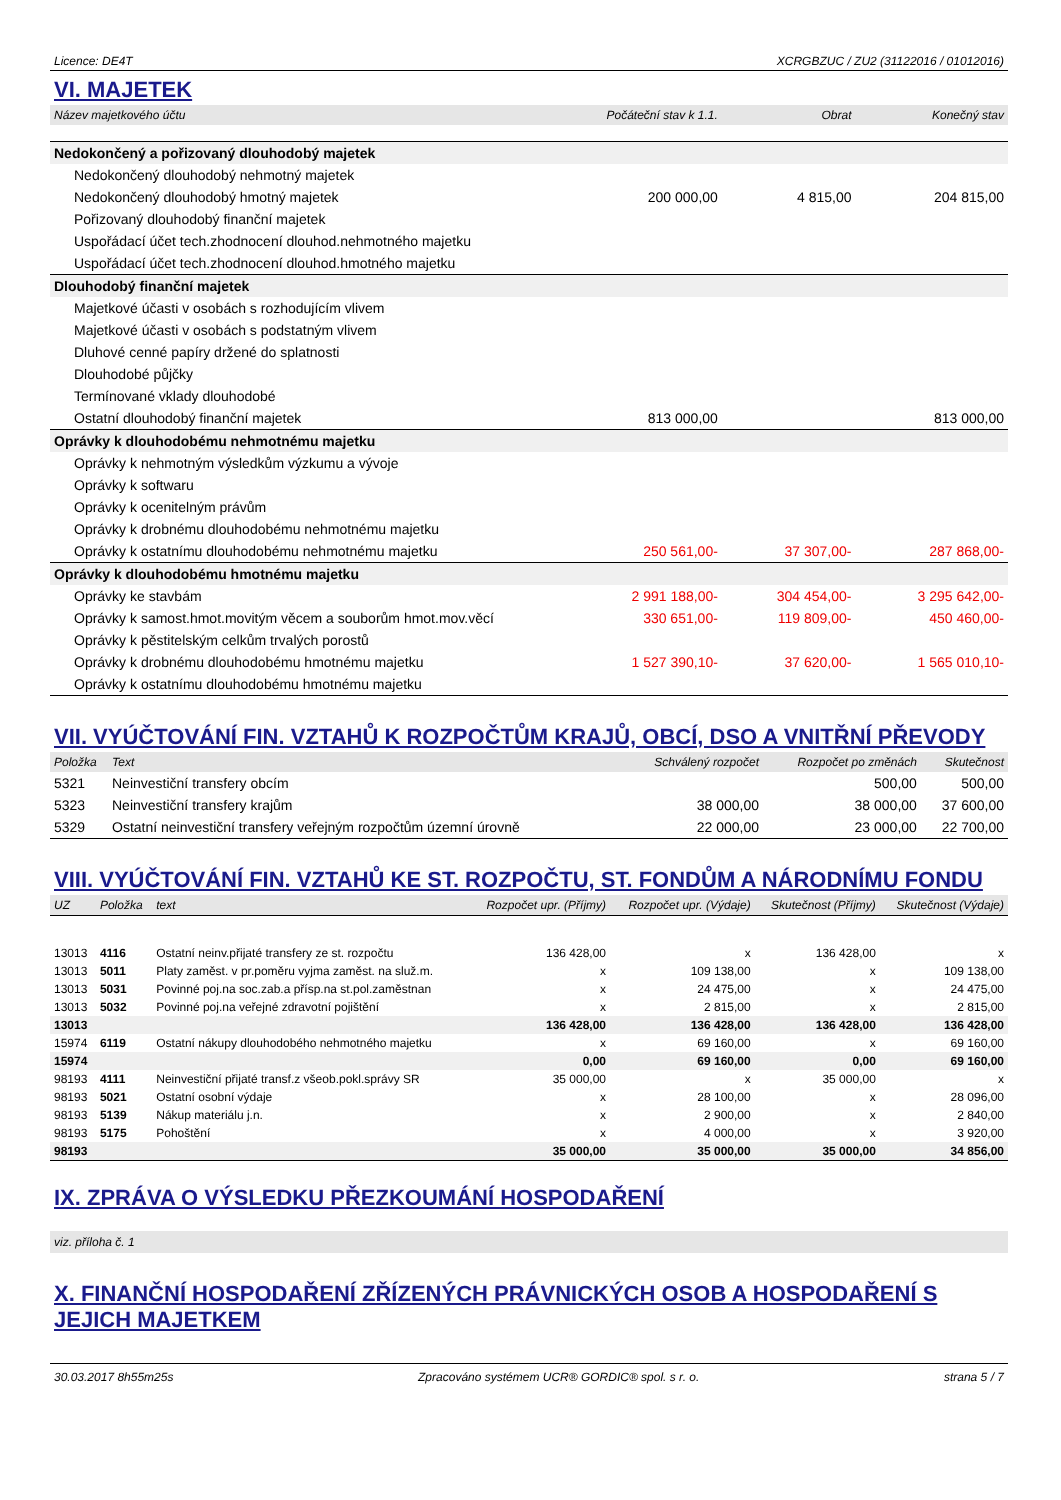Licence: DE4T XCRGBZUC / ZU2 (31122016 / 01012016)
VI. MAJETEK
| Název majetkového účtu | Počáteční stav k 1.1. | Obrat | Konečný stav |
| --- | --- | --- | --- |
| Nedokončený a pořizovaný dlouhodobý majetek | | | |
| Nedokončený dlouhodobý nehmotný majetek | | | |
| Nedokončený dlouhodobý hmotný majetek | 200 000,00 | 4 815,00 | 204 815,00 |
| Pořizovaný dlouhodobý finanční majetek | | | |
| Uspořádací účet tech.zhodnocení dlouhod.nehmotného majetku | | | |
| Uspořádací účet tech.zhodnocení dlouhod.hmotného majetku | | | |
| Dlouhodobý finanční majetek | | | |
| Majetkové účasti v osobách s rozhodujícím vlivem | | | |
| Majetkové účasti v osobách s podstatným vlivem | | | |
| Dluhové cenné papíry držené do splatnosti | | | |
| Dlouhodobé půjčky | | | |
| Termínované vklady dlouhodobé | | | |
| Ostatní dlouhodobý finanční majetek | 813 000,00 | | 813 000,00 |
| Oprávky k dlouhodobému nehmotnému majetku | | | |
| Oprávky k nehmotným výsledkům výzkumu a vývoje | | | |
| Oprávky k softwaru | | | |
| Oprávky k ocenitelným právům | | | |
| Oprávky k drobnému dlouhodobému nehmotnému majetku | | | |
| Oprávky k ostatnímu dlouhodobému nehmotnému majetku | 250 561,00- | 37 307,00- | 287 868,00- |
| Oprávky k dlouhodobému hmotnému majetku | | | |
| Oprávky ke stavbám | 2 991 188,00- | 304 454,00- | 3 295 642,00- |
| Oprávky k samost.hmot.movitým věcem a souborům hmot.mov.věcí | 330 651,00- | 119 809,00- | 450 460,00- |
| Oprávky k pěstitelským celkům trvalých porostů | | | |
| Oprávky k drobnému dlouhodobému hmotnému majetku | 1 527 390,10- | 37 620,00- | 1 565 010,10- |
| Oprávky k ostatnímu dlouhodobému hmotnému majetku | | | |
VII. VYÚČTOVÁNÍ FIN. VZTAHŮ K ROZPOČTŮM KRAJŮ, OBCÍ, DSO A VNITŘNÍ PŘEVODY
| Položka | Text | Schválený rozpočet | Rozpočet po změnách | Skutečnost |
| --- | --- | --- | --- | --- |
| 5321 | Neinvestiční transfery obcím | | 500,00 | 500,00 |
| 5323 | Neinvestiční transfery krajům | 38 000,00 | 38 000,00 | 37 600,00 |
| 5329 | Ostatní neinvestiční transfery veřejným rozpočtům územní úrovně | 22 000,00 | 23 000,00 | 22 700,00 |
VIII. VYÚČTOVÁNÍ FIN. VZTAHŮ KE ST. ROZPOČTU, ST. FONDŮM A NÁRODNÍMU FONDU
| UZ | Položka | text | Rozpočet upr. (Příjmy) | Rozpočet upr. (Výdaje) | Skutečnost (Příjmy) | Skutečnost (Výdaje) |
| --- | --- | --- | --- | --- | --- | --- |
| 13013 | 4116 | Ostatní neinv.přijaté transfery ze st. rozpočtu | 136 428,00 | x | 136 428,00 | x |
| 13013 | 5011 | Platy zaměst. v pr.poměru vyjma zaměst. na služ.m. | x | 109 138,00 | x | 109 138,00 |
| 13013 | 5031 | Povinné poj.na soc.zab.a přísp.na st.pol.zaměstnan | x | 24 475,00 | x | 24 475,00 |
| 13013 | 5032 | Povinné poj.na veřejné zdravotní pojištění | x | 2 815,00 | x | 2 815,00 |
| 13013 | | | 136 428,00 | 136 428,00 | 136 428,00 | 136 428,00 |
| 15974 | 6119 | Ostatní nákupy dlouhodobého nehmotného majetku | x | 69 160,00 | x | 69 160,00 |
| 15974 | | | 0,00 | 69 160,00 | 0,00 | 69 160,00 |
| 98193 | 4111 | Neinvestiční přijaté transf.z všeob.pokl.správy SR | 35 000,00 | x | 35 000,00 | x |
| 98193 | 5021 | Ostatní osobní výdaje | x | 28 100,00 | x | 28 096,00 |
| 98193 | 5139 | Nákup materiálu j.n. | x | 2 900,00 | x | 2 840,00 |
| 98193 | 5175 | Pohoštění | x | 4 000,00 | x | 3 920,00 |
| 98193 | | | 35 000,00 | 35 000,00 | 35 000,00 | 34 856,00 |
IX. ZPRÁVA O VÝSLEDKU PŘEZKOUMÁNÍ HOSPODAŘENÍ
viz. příloha č. 1
X. FINANČNÍ HOSPODAŘENÍ ZŘÍZENÝCH PRÁVNICKÝCH OSOB A HOSPODAŘENÍ S JEJICH MAJETKEM
30.03.2017 8h55m25s Zpracováno systémem UCR® GORDIC® spol. s r. o. strana 5 / 7